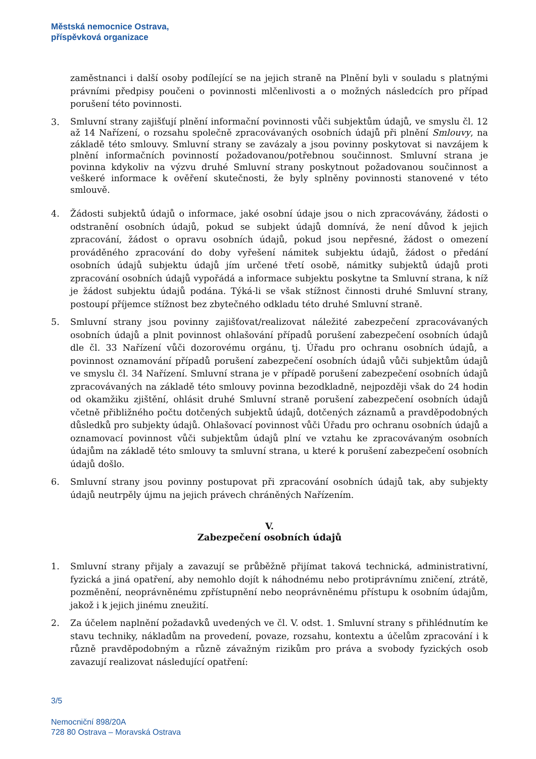Městská nemocnice Ostrava,
příspěvková organizace
zaměstnanci i další osoby podílející se na jejich straně na Plnění byli v souladu s platnými právními předpisy poučeni o povinnosti mlčenlivosti a o možných následcích pro případ porušení této povinnosti.
3.
Smluvní strany zajišťují plnění informační povinnosti vůči subjektům údajů, ve smyslu čl. 12 až 14 Nařízení, o rozsahu společně zpracovávaných osobních údajů při plnění Smlouvy, na základě této smlouvy. Smluvní strany se zavázaly a jsou povinny poskytovat si navzájem k plnění informačních povinností požadovanou/potřebnou součinnost. Smluvní strana je povinna kdykoliv na výzvu druhé Smluvní strany poskytnout požadovanou součinnost a veškeré informace k ověření skutečnosti, že byly splněny povinnosti stanovené v této smlouvě.
4. Žádosti subjektů údajů o informace, jaké osobní údaje jsou o nich zpracovávány, žádosti o odstranění osobních údajů, pokud se subjekt údajů domnívá, že není důvod k jejich zpracování, žádost o opravu osobních údajů, pokud jsou nepřesné, žádost o omezení prováděného zpracování do doby vyřešení námitek subjektu údajů, žádost o předání osobních údajů subjektu údajů jím určené třetí osobě, námitky subjektů údajů proti zpracování osobních údajů vypořádá a informace subjektu poskytne ta Smluvní strana, k níž je žádost subjektu údajů podána. Týká-li se však stížnost činnosti druhé Smluvní strany, postoupí příjemce stížnost bez zbytečného odkladu této druhé Smluvní straně.
5. Smluvní strany jsou povinny zajišťovat/realizovat náležité zabezpečení zpracovávaných osobních údajů a plnit povinnost ohlašování případů porušení zabezpečení osobních údajů dle čl. 33 Nařízení vůči dozorovému orgánu, tj. Úřadu pro ochranu osobních údajů, a povinnost oznamování případů porušení zabezpečení osobních údajů vůči subjektům údajů ve smyslu čl. 34 Nařízení. Smluvní strana je v případě porušení zabezpečení osobních údajů zpracovávaných na základě této smlouvy povinna bezodkladně, nejpozději však do 24 hodin od okamžiku zjištění, ohlásit druhé Smluvní straně porušení zabezpečení osobních údajů včetně přibližného počtu dotčených subjektů údajů, dotčených záznamů a pravděpodobných důsledků pro subjekty údajů. Ohlašovací povinnost vůči Úřadu pro ochranu osobních údajů a oznamovací povinnost vůči subjektům údajů plní ve vztahu ke zpracovávaným osobních údajům na základě této smlouvy ta smluvní strana, u které k porušení zabezpečení osobních údajů došlo.
6. Smluvní strany jsou povinny postupovat při zpracování osobních údajů tak, aby subjekty údajů neutrpěly újmu na jejich právech chráněných Nařízením.
V.
Zabezpečení osobních údajů
1. Smluvní strany přijaly a zavazují se průběžně přijímat taková technická, administrativní, fyzická a jiná opatření, aby nemohlo dojít k náhodnému nebo protiprávnímu zničení, ztrátě, pozměnění, neoprávněnému zpřístupnění nebo neoprávněnému přístupu k osobním údajům, jakož i k jejich jinému zneužití.
2. Za účelem naplnění požadavků uvedených ve čl. V. odst. 1. Smluvní strany s přihlédnutím ke stavu techniky, nákladům na provedení, povaze, rozsahu, kontextu a účelům zpracování i k různě pravděpodobným a různě závažným rizikům pro práva a svobody fyzických osob zavazují realizovat následující opatření:
3/5
Nemocniční 898/20A
728 80 Ostrava – Moravská Ostrava